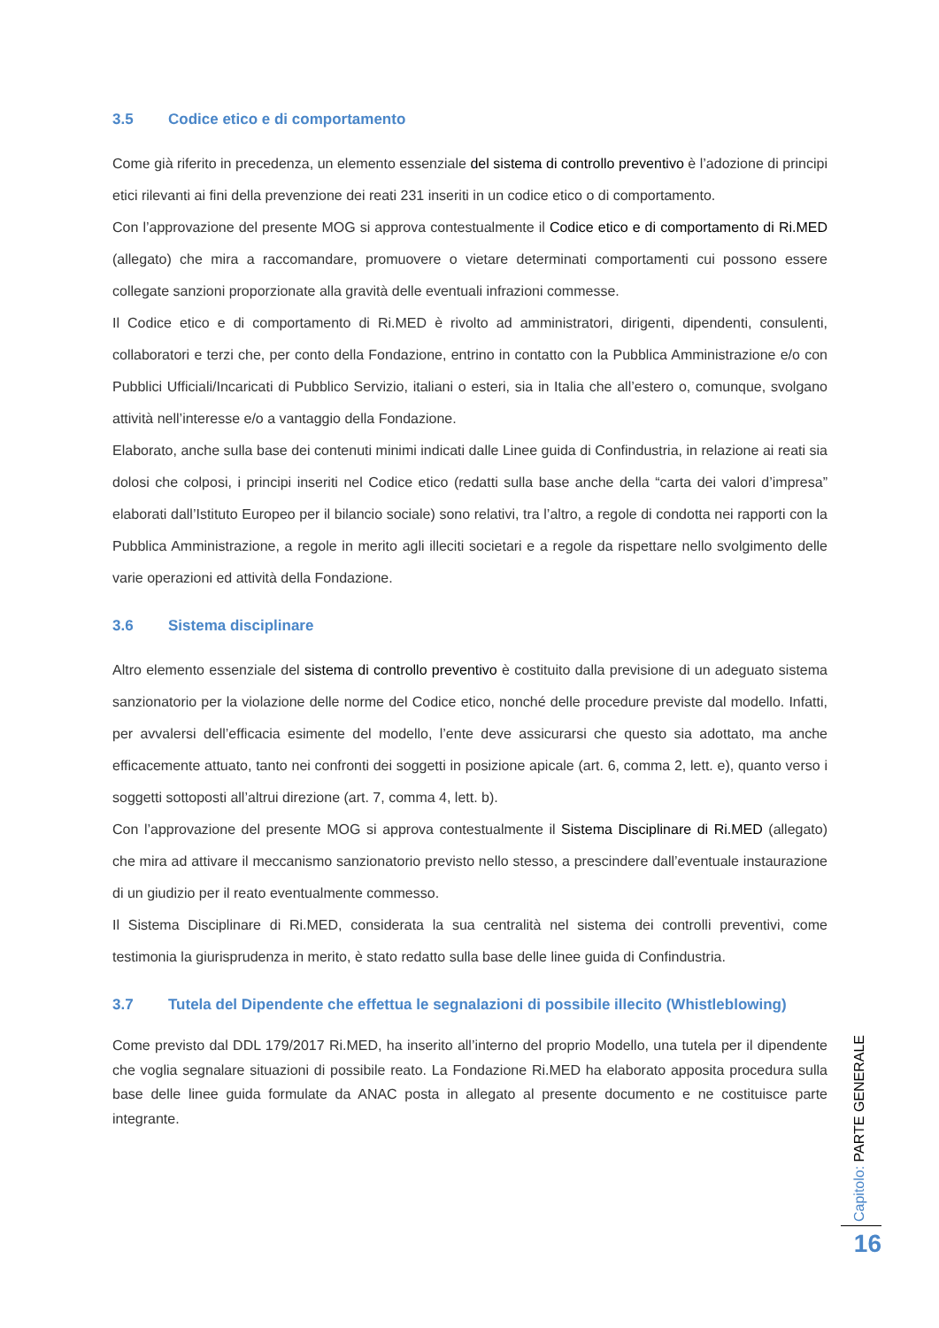3.5 Codice etico e di comportamento
Come già riferito in precedenza, un elemento essenziale del sistema di controllo preventivo è l’adozione di principi etici rilevanti ai fini della prevenzione dei reati 231 inseriti in un codice etico o di comportamento.
Con l’approvazione del presente MOG si approva contestualmente il Codice etico e di comportamento di Ri.MED (allegato) che mira a raccomandare, promuovere o vietare determinati comportamenti cui possono essere collegate sanzioni proporzionate alla gravità delle eventuali infrazioni commesse.
Il Codice etico e di comportamento di Ri.MED è rivolto ad amministratori, dirigenti, dipendenti, consulenti, collaboratori e terzi che, per conto della Fondazione, entrino in contatto con la Pubblica Amministrazione e/o con Pubblici Ufficiali/Incaricati di Pubblico Servizio, italiani o esteri, sia in Italia che all’estero o, comunque, svolgano attività nell’interesse e/o a vantaggio della Fondazione.
Elaborato, anche sulla base dei contenuti minimi indicati dalle Linee guida di Confindustria, in relazione ai reati sia dolosi che colposi, i principi inseriti nel Codice etico (redatti sulla base anche della “carta dei valori d’impresa” elaborati dall’Istituto Europeo per il bilancio sociale) sono relativi, tra l’altro, a regole di condotta nei rapporti con la Pubblica Amministrazione, a regole in merito agli illeciti societari e a regole da rispettare nello svolgimento delle varie operazioni ed attività della Fondazione.
3.6 Sistema disciplinare
Altro elemento essenziale del sistema di controllo preventivo è costituito dalla previsione di un adeguato sistema sanzionatorio per la violazione delle norme del Codice etico, nonché delle procedure previste dal modello. Infatti, per avvalersi dell’efficacia esimente del modello, l’ente deve assicurarsi che questo sia adottato, ma anche efficacemente attuato, tanto nei confronti dei soggetti in posizione apicale (art. 6, comma 2, lett. e), quanto verso i soggetti sottoposti all’altrui direzione (art. 7, comma 4, lett. b).
Con l’approvazione del presente MOG si approva contestualmente il Sistema Disciplinare di Ri.MED (allegato) che mira ad attivare il meccanismo sanzionatorio previsto nello stesso, a prescindere dall’eventuale instaurazione di un giudizio per il reato eventualmente commesso.
Il Sistema Disciplinare di Ri.MED, considerata la sua centralità nel sistema dei controlli preventivi, come testimonia la giurisprudenza in merito, è stato redatto sulla base delle linee guida di Confindustria.
3.7 Tutela del Dipendente che effettua le segnalazioni di possibile illecito (Whistleblowing)
Come previsto dal DDL 179/2017 Ri.MED, ha inserito all’interno del proprio Modello, una tutela per il dipendente che voglia segnalare situazioni di possibile reato. La Fondazione Ri.MED ha elaborato apposita procedura sulla base delle linee guida formulate da ANAC posta in allegato al presente documento e ne costituisce parte integrante.
Capitolo: PARTE GENERALE
16